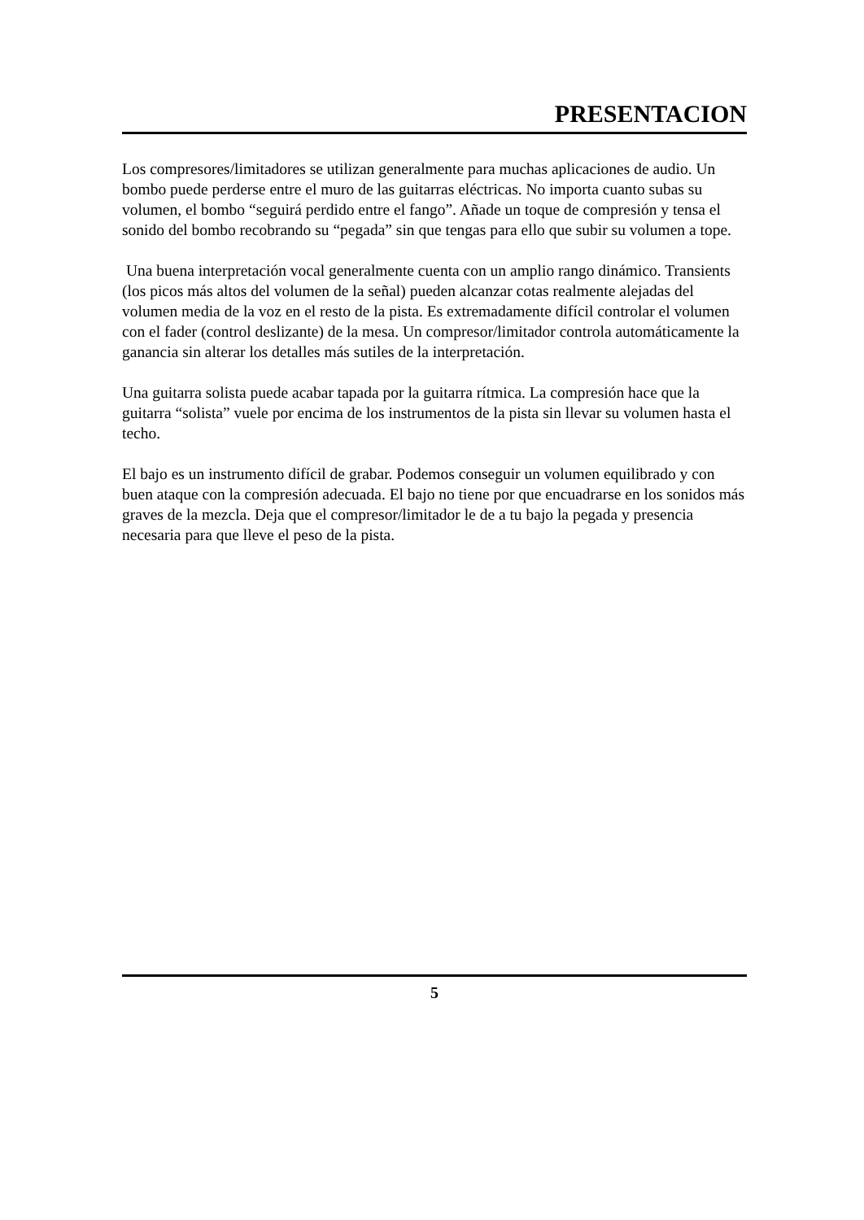PRESENTACION
Los compresores/limitadores se utilizan generalmente para muchas aplicaciones de audio. Un bombo puede perderse entre el muro de las guitarras eléctricas. No importa cuanto subas su volumen, el bombo “seguirá perdido entre el fango”. Añade un toque de compresión y tensa el sonido del bombo recobrando su “pegada” sin que tengas para ello que subir su volumen a tope.
Una buena interpretación vocal generalmente cuenta con un amplio rango dinámico. Transients (los picos más altos del volumen de la señal) pueden alcanzar cotas realmente alejadas del volumen media de la voz en el resto de la pista. Es extremadamente difícil controlar el volumen con el fader (control deslizante) de la mesa. Un compresor/limitador controla automáticamente la ganancia sin alterar los detalles más sutiles de la interpretación.
Una guitarra solista puede acabar tapada por la guitarra rítmica. La compresión hace que la guitarra “solista” vuele por encima de los instrumentos de la pista sin llevar su volumen hasta el techo.
El bajo es un instrumento difícil de grabar. Podemos conseguir un volumen equilibrado y con buen ataque con la compresión adecuada. El bajo no tiene por que encuadrarse en los sonidos más graves de la mezcla. Deja que el compresor/limitador le de a tu bajo la pegada y presencia necesaria para que lleve el peso de la pista.
5